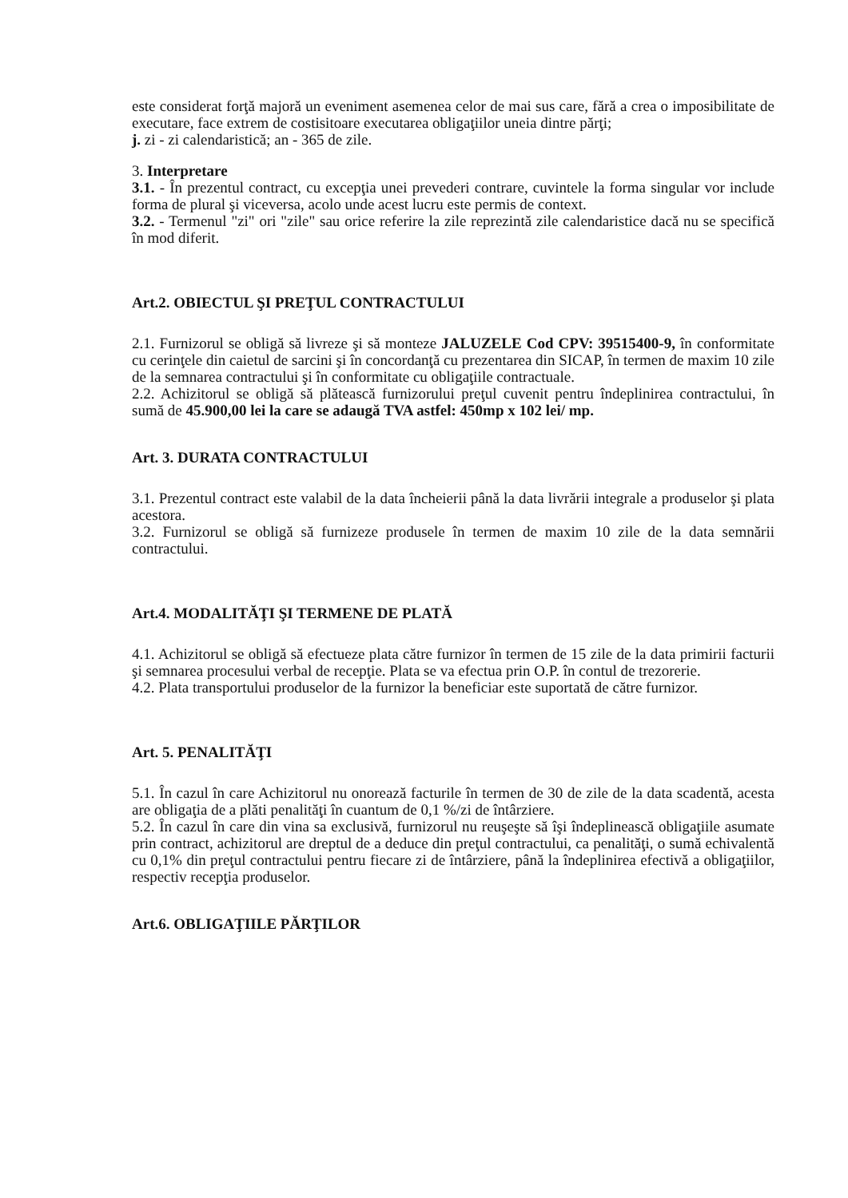este considerat forţă majoră un eveniment asemenea celor de mai sus care, fără a crea o imposibilitate de executare, face extrem de costisitoare executarea obligaţiilor uneia dintre părţi;
j. zi - zi calendaristică; an - 365 de zile.
3. Interpretare
3.1. - În prezentul contract, cu excepţia unei prevederi contrare, cuvintele la forma singular vor include forma de plural şi viceversa, acolo unde acest lucru este permis de context.
3.2. - Termenul "zi" ori "zile" sau orice referire la zile reprezintă zile calendaristice dacă nu se specifică în mod diferit.
Art.2. OBIECTUL ŞI PREŢUL CONTRACTULUI
2.1. Furnizorul se obligă să livreze şi să monteze JALUZELE Cod CPV: 39515400-9, în conformitate cu cerinţele din caietul de sarcini şi în concordanţă cu prezentarea din SICAP, în termen de maxim 10 zile de la semnarea contractului şi în conformitate cu obligaţiile contractuale.
2.2. Achizitorul se obligă să plătească furnizorului preţul cuvenit pentru îndeplinirea contractului, în sumă de 45.900,00 lei la care se adaugă TVA astfel: 450mp x 102 lei/ mp.
Art. 3. DURATA CONTRACTULUI
3.1. Prezentul contract este valabil de la data încheierii până la data livrării integrale a produselor şi plata acestora.
3.2. Furnizorul se obligă să furnizeze produsele în termen de maxim 10 zile de la data semnării contractului.
Art.4. MODALITĂŢI ŞI TERMENE DE PLATĂ
4.1. Achizitorul se obligă să efectueze plata către furnizor în termen de 15 zile de la data primirii facturii şi semnarea procesului verbal de recepţie. Plata se va efectua prin O.P. în contul de trezorerie.
4.2. Plata transportului produselor de la furnizor la beneficiar este suportată de către furnizor.
Art. 5. PENALITĂŢI
5.1. În cazul în care Achizitorul nu onorează facturile în termen de 30 de zile de la data scadentă, acesta are obligaţia de a plăti penalităţi în cuantum de 0,1 %/zi de întârziere.
5.2. În cazul în care din vina sa exclusivă, furnizorul nu reuşeşte să îşi îndeplinească obligaţiile asumate prin contract, achizitorul are dreptul de a deduce din preţul contractului, ca penalităţi, o sumă echivalentă cu 0,1% din preţul contractului pentru fiecare zi de întârziere, până la îndeplinirea efectivă a obligaţiilor, respectiv recepţia produselor.
Art.6. OBLIGAŢIILE PĂRŢILOR